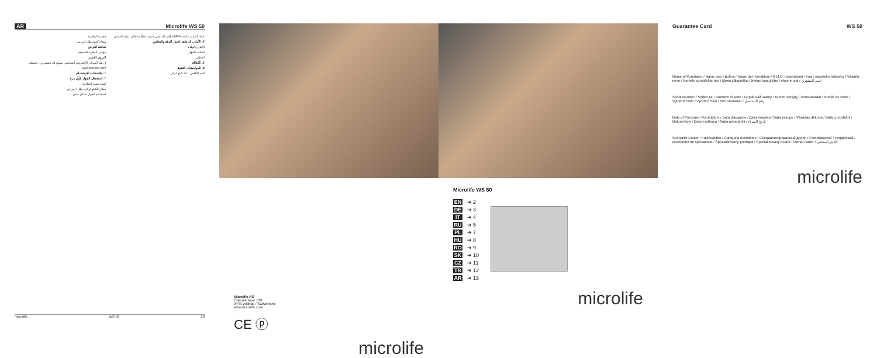AR Microlife WS 50
٤. إذا أضيئت علامة «ERR» فإن ذلك يعني حدوث خطأ ما خلال عملية القياس.
٣. الأمان، الرعاية، اختبار الدقة والتخلص
الأمان والوقاية
العناية بالجهاز
التخلص
٤. الكفالة
٥. المواصفات التقنية
الحد الأقصى: ١٥٠ كيلو غرام
حجيرة البطارية
مفتاح كغم/رطل/ إس تي
شاشة العرض
مؤشر البطارية الضعيفة
الزبون العزيز
إن هذا الميزان الإلكتروني الشخصي يسمح لك بتقييم وزن جسمك.
www.microlife.com
١. ملاحظات للاستخدام
٢. استعمال الجهاز لأول مرة
كيفية تثبيت البطارية
مفتاح الكيلو غرام/ رطل / إس تي
استخدام الجهاز بشكل عادي
microlife WS 50 13
Microlife AG
Espenstrasse 139
9443 Widnau / Switzerland
www.microlife.com
CE ⓟ
microlife
Microlife WS 50
EN ➔ 2
DE ➔ 3
IT ➔ 4
RU ➔ 5
PL ➔ 7
HU ➔ 8
RO ➔ 9
SK ➔ 10
CZ ➔ 11
TR ➔ 12
AR ➔ 13
microlife
Guarantee Card WS 50
Name of Purchaser / Name des Käufers / Nome del rivenditore / Ф.И.О. покупателя / Imię i nazwisko nabywcy / Vásárló neve / Numele cumpărătorului / Meno zákazníka / Jméno kupujícího / Alıcının adı / اسم المشتري
Serial Number / Serien-Nr. / Numero di serie / Серийный номер / Numer seryjny / Sorozatszám / Număr de serie / Výrobné číslo / Výrobní číslo / Seri numarası / رقم التسلسل
Date of Purchase / Kaufdatum / Data d'acquisto / Дата покупки / Data zakupu / Vásárlás dátuma / Data cumpărării / Dátum kúpy / Datum nákupu / Satın alma tarihi / تاريخ الشراء
Specialist Dealer / Fachhändler / Categoria rivenditore / Специализированный дилер / Przedstawiciel / Forgalmazó / Distribuitor de specialitate / Špecializovaný predajca / Specializovaný dealer / Uzman satıcı / التاجر المختص
microlife